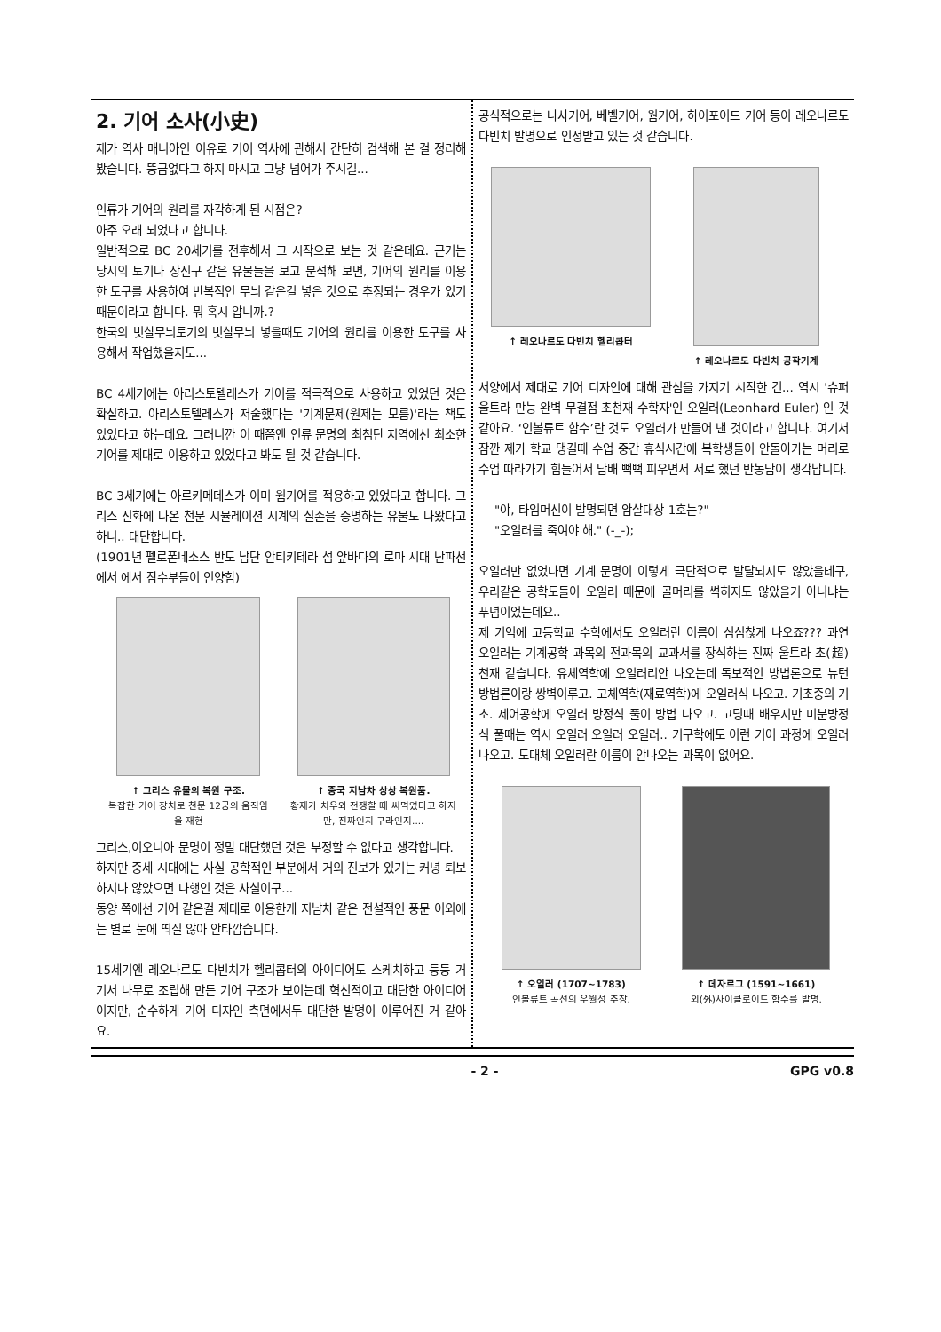2. 기어 소사(小史)
제가 역사 매니아인 이유로 기어 역사에 관해서 간단히 검색해 본 걸 정리해 봤습니다. 뜽금없다고 하지 마시고 그냥 넘어가 주시길...
인류가 기어의 원리를 자각하게 된 시점은?
아주 오래 되었다고 합니다.
일반적으로 BC 20세기를 전후해서 그 시작으로 보는 것 같은데요. 근거는 당시의 토기나 장신구 같은 유물들을 보고 분석해 보면, 기어의 원리를 이용한 도구를 사용하여 반복적인 무늬 같은걸 넣은 것으로 추정되는 경우가 있기 때문이라고 합니다. 뭐 혹시 압니까.?
한국의 빗살무늬토기의 빗살무늬 넣을때도 기어의 원리를 이용한 도구를 사용해서 작업했을지도...
BC 4세기에는 아리스토텔레스가 기어를 적극적으로 사용하고 있었던 것은 확실하고. 아리스토텔레스가 저술했다는 '기계문제(원제는 모름)'라는 책도 있었다고 하는데요. 그러니깐 이 때쯤엔 인류 문명의 최첨단 지역에선 최소한 기어를 제대로 이용하고 있었다고 봐도 될 것 같습니다.
BC 3세기에는 아르키메데스가 이미 웜기어를 적용하고 있었다고 합니다. 그리스 신화에 나온 천문 시뮬레이션 시계의 실존을 증명하는 유물도 나왔다고 하니.. 대단합니다.
(1901년 펠로폰네소스 반도 남단 안티키테라 섬 앞바다의 로마 시대 난파선에서 에서 잠수부들이 인양함)
↑ 그리스 유물의 복원 구조.
복잡한 기어 장치로 천문 12궁의 움직임을 재현
↑ 중국 지남차 상상 복원품.
황제가 치우와 전쟁할 때 써먹었다고 하지만, 진짜인지 구라인지....
그리스,이오니아 문명이 정말 대단했던 것은 부정할 수 없다고 생각합니다.
하지만 중세 시대에는 사실 공학적인 부분에서 거의 진보가 있기는 커녕 퇴보하지나 않았으면 다행인 것은 사실이구...
동양 쪽에선 기어 같은걸 제대로 이용한게 지남차 같은 전설적인 풍문 이외에는 별로 눈에 띄질 않아 안타깝습니다.
15세기엔 레오나르도 다빈치가 헬리콥터의 아이디어도 스케치하고 등등 거기서 나무로 조립해 만든 기어 구조가 보이는데 혁신적이고 대단한 아이디어 이지만, 순수하게 기어 디자인 측면에서두 대단한 발명이 이루어진 거 같아요.
공식적으로는 나사기어, 베벨기어, 웜기어, 하이포이드 기어 등이 레오나르도 다빈치 발명으로 인정받고 있는 것 같습니다.
↑ 레오나르도 다빈치 헬리콥터 ↑ 레오나르도 다빈치 공작기계
서양에서 제대로 기어 디자인에 대해 관심을 가지기 시작한 건... 역시 '슈퍼 울트라 만능 완벽 무결점 초천재 수학자'인 오일러(Leonhard Euler) 인 것 같아요. ‘인볼류트 함수’란 것도 오일러가 만들어 낸 것이라고 합니다. 여기서 잠깐 제가 학교 댕길때 수업 중간 휴식시간에 복학생들이 안돌아가는 머리로 수업 따라가기 힘들어서 담배 뻑뻑 피우면서 서로 했던 반농담이 생각납니다.
"야, 타임머신이 발명되면 암살대상 1호는?"
"오일러를 죽여야 해." (-_-);
오일러만 없었다면 기계 문명이 이렇게 극단적으로 발달되지도 않았을테구, 우리같은 공학도들이 오일러 때문에 골머리를 썩히지도 않았을거 아니냐는 푸념이었는데요..
제 기억에 고등학교 수학에서도 오일러란 이름이 심심찮게 나오죠??? 과연 오일러는 기계공학 과목의 전과목의 교과서를 장식하는 진짜 울트라 초(超)천재 같습니다. 유체역학에 오일러리안 나오는데 독보적인 방법론으로 뉴턴 방법론이랑 쌍벽이루고. 고체역학(재료역학)에 오일러식 나오고. 기초중의 기초. 제어공학에 오일러 방정식 풀이 방법 나오고. 고딩때 배우지만 미분방정식 풀때는 역시 오일러 오일러 오일러.. 기구학에도 이런 기어 과정에 오일러 나오고. 도대체 오일러란 이름이 안나오는 과목이 없어요.
↑ 오일러 (1707~1783)
인볼류트 곡선의 우월성 주장.
↑ 데자르그 (1591~1661)
외(外)사이클로이드 함수를 발명.
- 2 - GPG v0.8